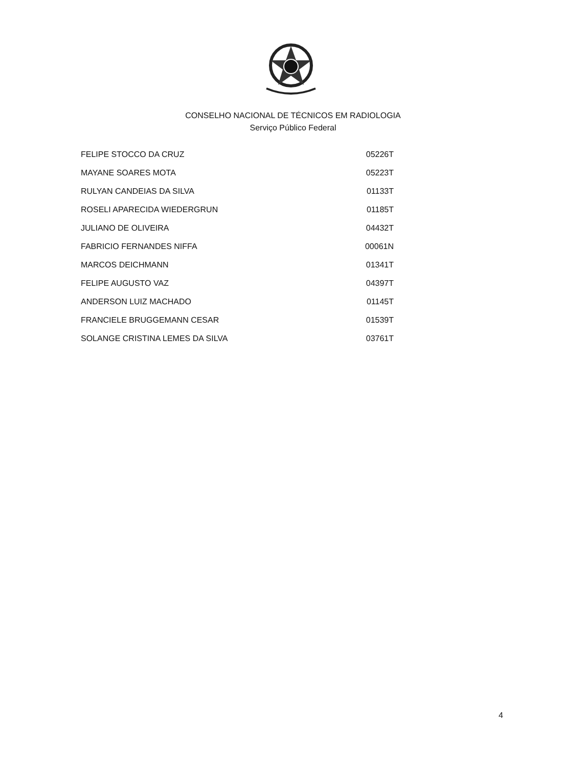CONSELHO NACIONAL DE TÉCNICOS EM RADIOLOGIA
Serviço Público Federal
| FELIPE STOCCO DA CRUZ | 05226T |
| MAYANE SOARES MOTA | 05223T |
| RULYAN CANDEIAS DA SILVA | 01133T |
| ROSELI APARECIDA WIEDERGRUN | 01185T |
| JULIANO DE OLIVEIRA | 04432T |
| FABRICIO FERNANDES NIFFA | 00061N |
| MARCOS DEICHMANN | 01341T |
| FELIPE AUGUSTO VAZ | 04397T |
| ANDERSON LUIZ MACHADO | 01145T |
| FRANCIELE BRUGGEMANN CESAR | 01539T |
| SOLANGE CRISTINA LEMES DA SILVA | 03761T |
4